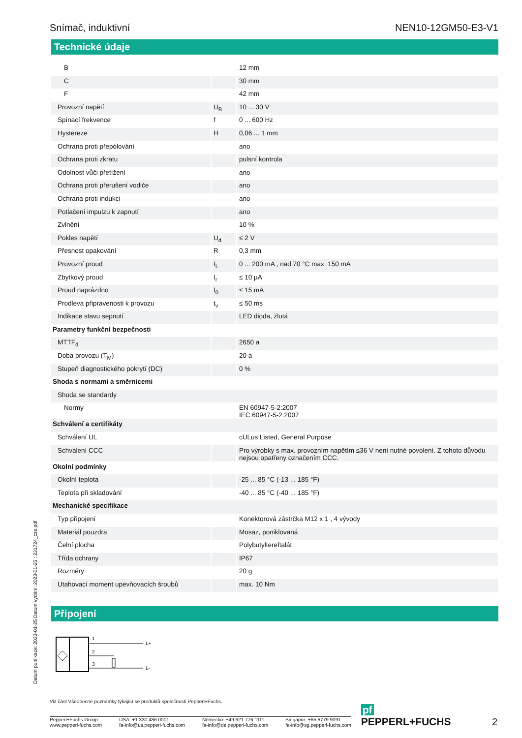Snímač, induktivní NEN10-12GM50-E3-V1
Technické údaje
| B | | 12 mm |
| C | | 30 mm |
| F | | 42 mm |
| Provozní napětí | U<sub>B</sub> | 10 ... 30 V |
| Spínací frekvence | f | 0 ... 600 Hz |
| Hystereze | H | 0,06 ... 1 mm |
| Ochrana proti přepólování | | ano |
| Ochrana proti zkratu | | pulsní kontrola |
| Odolnost vůči přetížení | | ano |
| Ochrana proti přerušení vodiče | | ano |
| Ochrana proti indukci | | ano |
| Potlačení impulzu k zapnutí | | ano |
| Zvlnění | | 10 % |
| Pokles napětí | U<sub>d</sub> | ≤ 2 V |
| Přesnost opakování | R | 0,3 mm |
| Provozní proud | I<sub>L</sub> | 0 ... 200 mA , nad 70 °C max. 150 mA |
| Zbytkový proud | I<sub>r</sub> | ≤ 10 µA |
| Proud naprázdno | I<sub>0</sub> | ≤ 15 mA |
| Prodleva připravenosti k provozu | t<sub>v</sub> | ≤ 50 ms |
| Indikace stavu sepnutí | | LED dioda, žlutá |
| Parametry funkční bezpečnosti | | |
| MTTF<sub>d</sub> | | 2650 a |
| Doba provozu (T<sub>M</sub>) | | 20 a |
| Stupeň diagnostického pokrytí (DC) | | 0 % |
| Shoda s normami a směrnicemi | | |
| Shoda se standardy | | |
| Normy | | EN 60947-5-2:2007 IEC 60947-5-2:2007 |
| Schválení a certifikáty | | |
| Schválení UL | | cULus Listed, General Purpose |
| Schválení CCC | | Pro výrobky s max. provozním napětím ≤36 V není nutné povolení. Z tohoto důvodu nejsou opatřeny označením CCC. |
| Okolní podmínky | | |
| Okolní teplota | | -25 ... 85 °C (-13 ... 185 °F) |
| Teplota při skladování | | -40 ... 85 °C (-40 ... 185 °F) |
| Mechanické specifikace | | |
| Typ připojení | | Konektorová zástrčka M12 x 1 , 4 vývody |
| Materiál pouzdra | | Mosaz, poniklovaná |
| Čelní plocha | | Polybutyltereftalát |
| Třída ochrany | | IP67 |
| Rozměry | | 20 g |
| Utahovací moment upevňovacích šroubů | | max. 10 Nm |
Připojení
1
2
3
L+
L-
Datum publikace: 2023-01-25 Datum vydání: 2023-01-25 : 231724_cze.pdf
Viz část Všeobecné poznámky týkající se produktů společnosti Pepperl+Fuchs.
Pepperl+Fuchs Group
www.pepperl-fuchs.com USA: +1 330 486 0001
fa-info@us.pepperl-fuchs.com Německo: +49 621 776 1111
fa-info@de.pepperl-fuchs.com Singapur: +65 6779 9091
fa-info@sg.pepperl-fuchs.com
pf PEPPERL+FUCHS 2